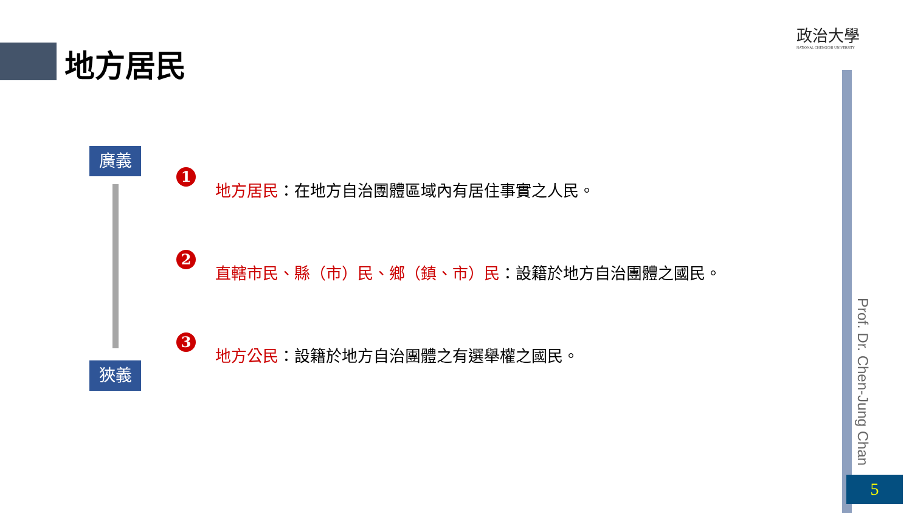地方居民
政治大學
NATIONAL CHENGCHI UNIVERSITY
廣義
狹義
1
地方居民：在地方自治團體區域內有居住事實之人民。
2
直轄市民、縣（市）民、鄉（鎮、市）民：設籍於地方自治團體之國民。
3
地方公民：設籍於地方自治團體之有選舉權之國民。
Prof. Dr. Chen-Jung Chan
5